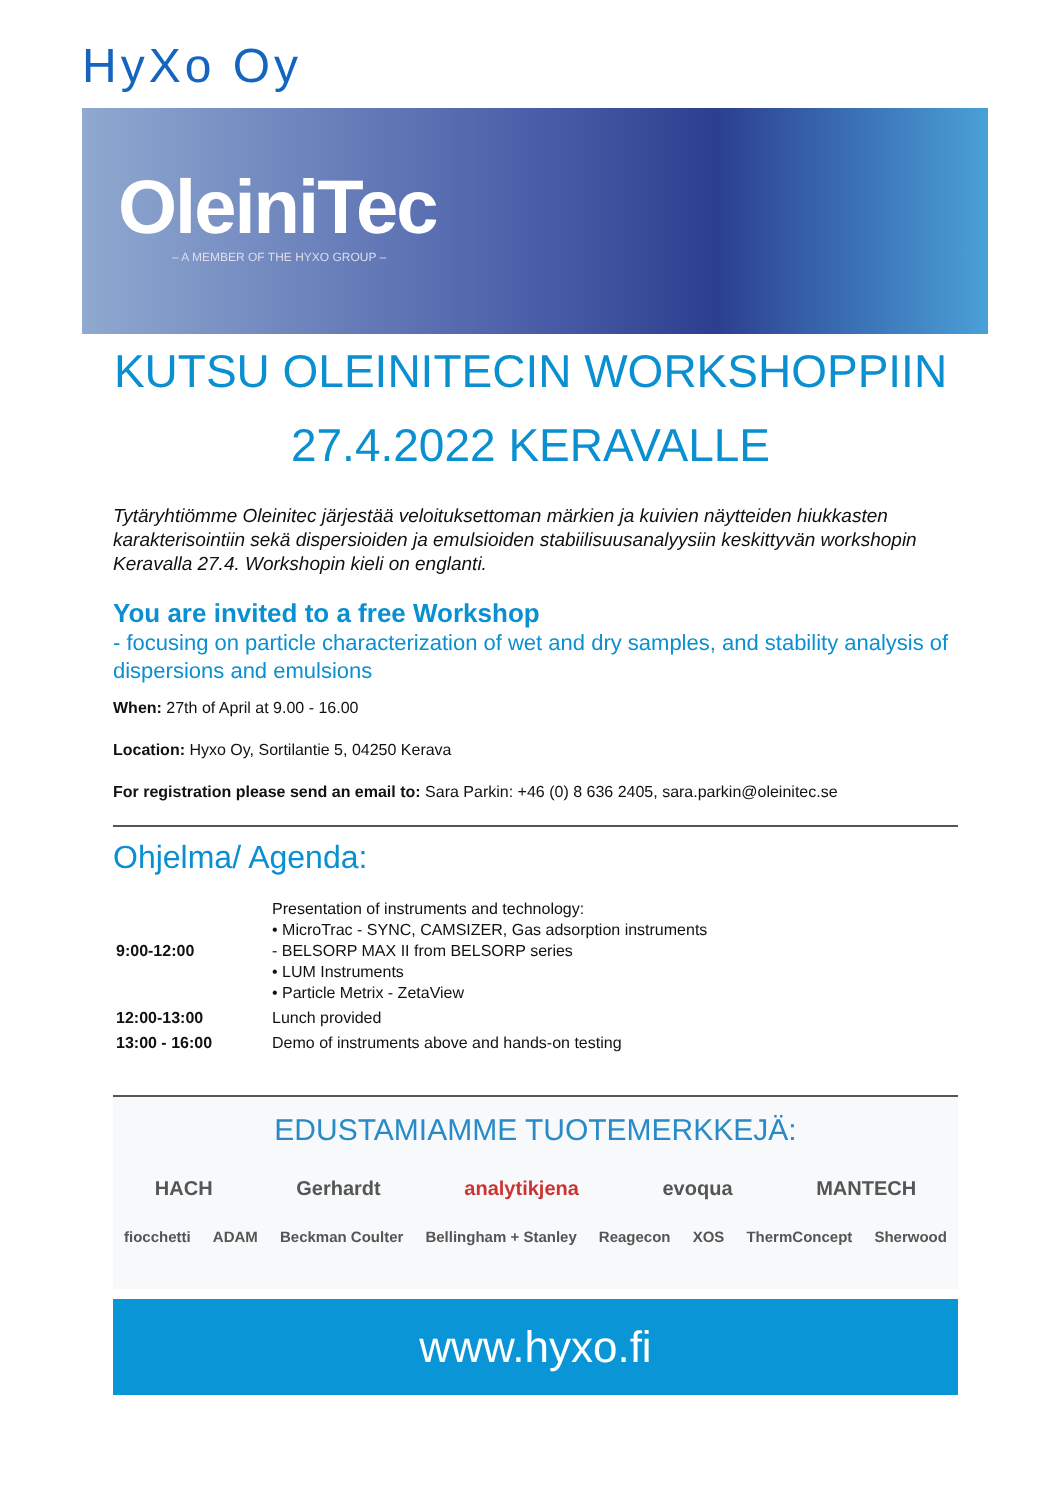HyXo Oy
OleiniTec
– A MEMBER OF THE HYXO GROUP –
KUTSU OLEINITECIN WORKSHOPPIIN
27.4.2022 KERAVALLE
Tytäryhtiömme Oleinitec järjestää veloituksettoman märkien ja kuivien näytteiden hiukkasten karakterisointiin sekä dispersioiden ja emulsioiden stabiilisuusanalyysiin keskittyvän workshopin Keravalla 27.4. Workshopin kieli on englanti.
You are invited to a free Workshop
- focusing on particle characterization of wet and dry samples, and stability analysis of dispersions and emulsions
When: 27th of April at 9.00 - 16.00
Location: Hyxo Oy, Sortilantie 5, 04250 Kerava
For registration please send an email to: Sara Parkin: +46 (0) 8 636 2405, sara.parkin@oleinitec.se
Ohjelma/ Agenda:
| 9:00-12:00 | Presentation of instruments and technology: • MicroTrac - SYNC, CAMSIZER, Gas adsorption instruments - BELSORP MAX II from BELSORP series • LUM Instruments • Particle Metrix - ZetaView |
| 12:00-13:00 | Lunch provided |
| 13:00 - 16:00 | Demo of instruments above and hands-on testing |
EDUSTAMIAMME TUOTEMERKKEJÄ:
HACH Gerhardt analytikjena evoqua MANTECH
fiocchetti ADAM Beckman Coulter Bellingham + Stanley Reagecon XOS ThermConcept Sherwood
www.hyxo.fi